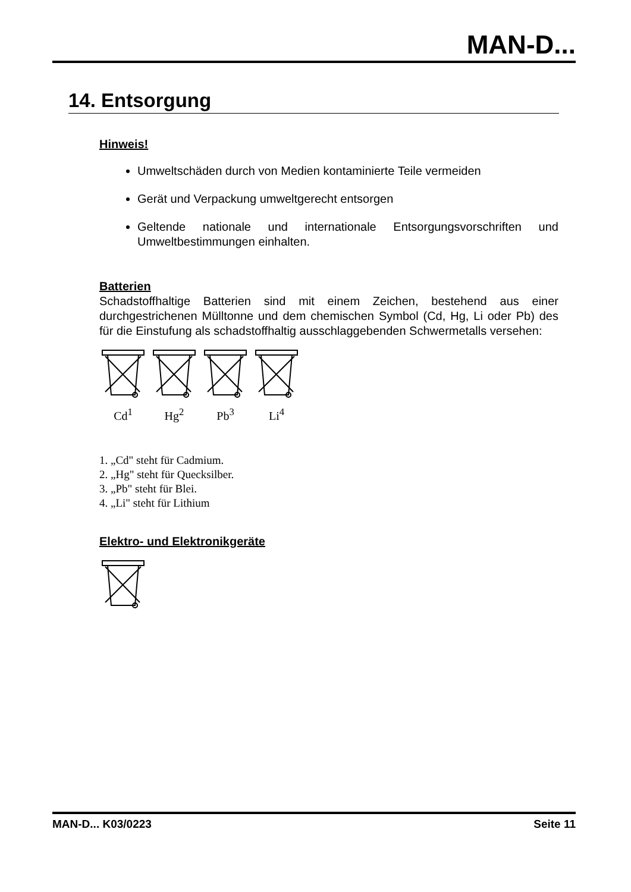MAN-D...
14. Entsorgung
Hinweis!
Umweltschäden durch von Medien kontaminierte Teile vermeiden
Gerät und Verpackung umweltgerecht entsorgen
Geltende nationale und internationale Entsorgungsvorschriften und Umweltbestimmungen einhalten.
Batterien
Schadstoffhaltige Batterien sind mit einem Zeichen, bestehend aus einer durchgestrichenen Mülltonne und dem chemischen Symbol (Cd, Hg, Li oder Pb) des für die Einstufung als schadstoffhaltig ausschlaggebenden Schwermetalls versehen:
Cd<sup>1</sup>
Hg<sup>2</sup>
Pb<sup>3</sup>
Li<sup>4</sup>
1. „Cd" steht für Cadmium.
2. „Hg" steht für Quecksilber.
3. „Pb" steht für Blei.
4. „Li" steht für Lithium
Elektro- und Elektronikgeräte
MAN-D... K03/0223 Seite 11